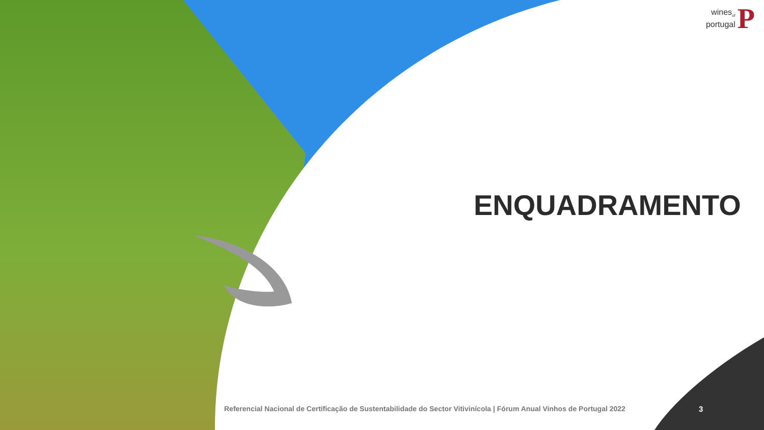wines<sub>of</sub>
portugal
P
ENQUADRAMENTO
Referencial Nacional de Certificação de Sustentabilidade do Sector Vitivinícola | Fórum Anual Vinhos de Portugal 2022
3